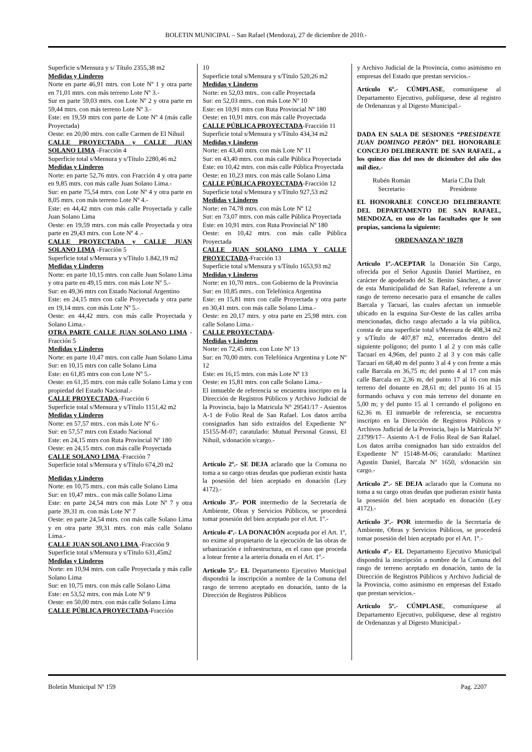BOLETIN MUNICIPAL – San Rafael (Mendoza), 27 de diciembre de 2010.-
Superficie s/Mensura y s/ Título 2355,38 m2
Medidas y Linderos
Norte en parte 46,91 mtrs. con Lote Nº 1 y otra parte en 71,01 mtrs. con más terreno Lote Nº 3.-
Sur en parte 59,03 mtrs. con Lote Nº 2 y otra parte en 59,44 mtrs. con más terreno Lote Nº 3.-
Este: en 19,59 mtrs con parte de Lote Nº 4 (más calle Proyectada)
Oeste: en 20,00 mtrs. con calle Carmen de El Nihuil
CALLE PROYECTADA y CALLE JUAN SOLANO LIMA -Fracción 4
Superficie total s/Mensura y s/Título 2280,46 m2
Medidas y Linderos
Norte: en parte 52,76 mtrs. con Fracción 4 y otra parte en 9,85 mtrs. con más calle Juan Solano Lima.-
Sur: en parte 75,54 mtrs. con Lote Nº 4 y otra parte en 8,05 mtrs. con más terreno Lote Nº 4.-
Este: en 44,42 mtrs con más calle Proyectada y calle Juan Solano Lima
Oeste: en 19,59 mtrs. con más calle Proyectada y otra parte en 29,43 mtrs. con Lote Nº 4 .-
CALLE PROYECTADA y CALLE JUAN SOLANO LIMA -Fracción 5
Superficie total s/Mensura y s/Título 1.842,19 m2
Medidas y Linderos
Norte: en parte 10,15 mtrs. con calle Juan Solano Lima y otra parte en 49,15 mtrs. con más Lote Nº 5.-
Sur: en 49,36 mtrs con Estado Nacional Argentino
Este: en 24,15 mtrs con calle Proyectada y otra parte en 19,14 mtrs. con más Lote Nº 5.-
Oeste: en 44,42 mtrs. con más calle Proyectada y Solano Lima.-
OTRA PARTE CALLE JUAN SOLANO LIMA -Fracción 5
Medidas y Linderos
Norte: en parte 10,47 mtrs. con calle Juan Solano Lima
Sur: en 10,15 mtrs con calle Solano Lima
Este: en 61,85 mtrs con con Lote Nº 5.-
Oeste: en 61,35 mtrs. con más calle Solano Lima y con propiedad del Estado Nacional.-
CALLE PROYECTADA -Fracción 6
Superficie total s/Mensura y s/Título 1151,42 m2
Medidas y Linderos
Norte: en 57,57 mtrs.. con más Lote Nº 6.-
Sur: en 57,57 mtrs con Estado Nacional
Este: en 24,15 mtrs con Ruta Provincial Nº 180
Oeste: en 24,15 mtrs. con más calle Proyectada
CALLE SOLANO LIMA -Fracción 7
Superficie total s/Mensura y s/Título 674,20 m2
Medidas y Linderos
Norte: en 10,75 mtrs.. con más calle Solano Lima
Sur: en 10,47 mtrs.. con más calle Solano Lima
Este: en parte 24,54 mtrs con más Lote Nº 7 y otra parte 39,31 m. con más Lote Nº 7
Oeste: en parte 24,54 mtrs. con más calle Solano Lima y en otra parte 39,31 mtrs. con más calle Solano Lima.-
CALLE JUAN SOLANO LIMA -Fracción 9
Superficie total s/Mensura y s/Título 631,45m2
Medidas y Linderos
Norte: en 10,94 mtrs. con calle Proyectada y más calle Solano Lima
Sur: en 10,75 mtrs. con más calle Solano Lima
Este: en 53,52 mtrs. con más Lote Nº 9
Oeste: en 50,00 mtrs. con más calle Solano Lima
CALLE PÚBLICA PROYECTADA-Fracción
10
Superficie total s/Mensura y s/Título 520,26 m2
Medidas y Linderos
Norte: en 52,03 mtrs.. con calle Proyectada
Sur: en 52,03 mtrs.. con más Lote Nº 10
Este: en 10,91 mtrs con Ruta Provincial Nº 180
Oeste: en 10,91 mtrs. con más calle Proyectada
CALLE PÚBLICA PROYECTADA-Fracción 11
Superficie total s/Mensura y s/Título 434,34 m2
Medidas y Linderos
Norte: en 43,40 mtrs. con más Lote Nº 11
Sur: en 43,40 mtrs. con más calle Pública Proyectada
Este: en 10,42 mtrs. con más calle Pública Proyectada
Oeste: en 10,23 mtrs. con más calle Solano Lima
CALLE PÚBLICA PROYECTADA-Fracción 12
Superficie total s/Mensura y s/Título 927,53 m2
Medidas y Linderos
Norte: en 74,78 mtrs. con más Lote Nº 12
Sur: en 73,07 mtrs. con más calle Pública Proyectada
Este: en 10,91 mtrs. con Ruta Provincial Nº 180
Oeste: en 10,42 mtrs. con más calle Pública Proyectada
CALLE JUAN SOLANO LIMA Y CALLE PROYECTADA-Fracción 13
Superficie total s/Mensura y s/Título 1653,93 m2
Medidas y Linderos
Norte: en 10,70 mtrs.. con Gobierno de la Provincia
Sur: en 10,85 mtrs.. con Telefónica Argentina
Este: en 15,81 mtrs con calle Proyectada y otra parte en 30,41 mtrs. con más calle Solano Lima.-
Oeste: en 20,17 mtrs. y otra parte en 25,98 mtrs. con calle Solano Lima.-
CALLE PROYECTADA-
Medidas y Linderos
Norte: en 72,45 mtrs. con Lote Nº 13
Sur: en 70,00 mtrs. con Telefónica Argentina y Lote Nº 12
Este: en 16,15 mtrs. con más Lote Nº 13
Oeste: en 15,81 mtrs. con calle Solano Lima.-
El inmueble de referencia se encuentra inscripto en la Dirección de Registros Públicos y Archivo Judicial de la Provincia, bajo la Matricula N° 29541/17 - Asientos A-1 de Folio Real de San Rafael. Los datos arriba consignados han sido extraídos del Expediente N° 15155-M-07; caratulado: Mutual Personal Grassi, El Nihuil, s/donación s/cargo.-
Artículo 2º.- SE DEJA aclarado que la Comuna no toma a su cargo otras deudas que pudieran existir hasta la posesión del bien aceptado en donación (Ley 4172).-
Artículo 3º.- POR intermedio de la Secretaría de Ambiente, Obras y Servicios Públicos, se procederá tomar posesión del bien aceptado por el Art. 1º.-
Artículo 4º.- LA DONACIÓN aceptada por el Art. 1º, no exime al propietario de la ejecución de las obras de urbanización e infraestructura, en el caso que proceda a lotear frente a la arteria donada en el Art. 1º.-
Artículo 5º.- EL Departamento Ejecutivo Municipal dispondrá la inscripción a nombre de la Comuna del rasgo de terreno aceptado en donación, tanto de la Dirección de Registros Públicos
y Archivo Judicial de la Provincia, como asimismo en empresas del Estado que prestan servicios.-
Artículo 6º.- CÚMPLASE, comuníquese al Departamento Ejecutivo, publíquese, dese al registro de Ordenanzas y al Digesto Municipal.-
DADA EN SALA DE SESIONES “PRESIDENTE JUAN DOMINGO PERÓN” DEL HONORABLE CONCEJO DELIBERANTE DE SAN RAFAEL, a los quince días del mes de diciembre del año dos mil diez.-
Rubén Román
Secretario
María C.Da Dalt
Presidente
EL HONORABLE CONCEJO DELIBERANTE DEL DEPARTAMENTO DE SAN RAFAEL, MENDOZA, en uso de las facultades que le son propias, sanciona la siguiente:
ORDENANZA Nº 10278
Artículo 1º.-ACEPTAR la Donación Sin Cargo, ofrecida por el Señor Agustín Daniel Martínez, en carácter de apoderado del Sr. Benito Sánchez, a favor de esta Municipalidad de San Rafael, referente a un rasgo de terreno necesario para el ensanche de calles Barcala y Tacuarí, las cuales afectan un inmueble ubicado en la esquina Sur-Oeste de las calles arriba mencionadas, dicho rasgo afectado a la vía pública, consta de una superficie total s/Mensura de 408,34 m2 y s/Título de 407,87 m2, encerrados dentro del siguiente polígono; del punto 1 al 2 y con más calle Tacuarí en 4,96m, del punto 2 al 3 y con más calle Tacuarí en 68,40 m del punto 3 al 4 y con frente a más calle Barcala en 36,75 m; del punto 4 al 17 con más calle Barcala en 2,36 m, del punto 17 al 16 con más terreno del donante en 28,61 m; del punto 16 al 15 formando ochava y con más terreno del donante en 5,00 m; y del punto 15 al 1 cerrando el polígono en 62,36 m. El inmueble de referencia, se encuentra inscripto en la Dirección de Registros Públicos y Archivos Judicial de la Provincia, bajo la Matrícula Nº 23799/17– Asiento A-1 de Folio Real de San Rafael. Los datos arriba consignados han sido extraídos del Expediente Nº 15148-M-06; caratulado: Martínez Agustín Daniel, Barcala Nº 1650, s/donación sin cargo.-
Artículo 2º.- SE DEJA aclarado que la Comuna no toma a su cargo otras deudas que pudieran existir hasta la posesión del bien aceptado en donación (Ley 4172).-
Artículo 3º.- POR intermedio de la Secretaría de Ambiente, Obras y Servicios Públicos, se procederá tomar posesión del bien aceptado por el Art. 1º.-
Artículo 4º.- EL Departamento Ejecutivo Municipal dispondrá la inscripción a nombre de la Comuna del rasgo de terreno aceptado en donación, tanto de la Dirección de Registros Públicos y Archivo Judicial de la Provincia, como asimismo en empresas del Estado que prestan servicios.-
Artículo 5º.- CÚMPLASE, comuníquese al Departamento Ejecutivo, publíquese, dese al registro de Ordenanzas y al Digesto Municipal.-
Boletín Municipal Nº 159 Pag. 2207